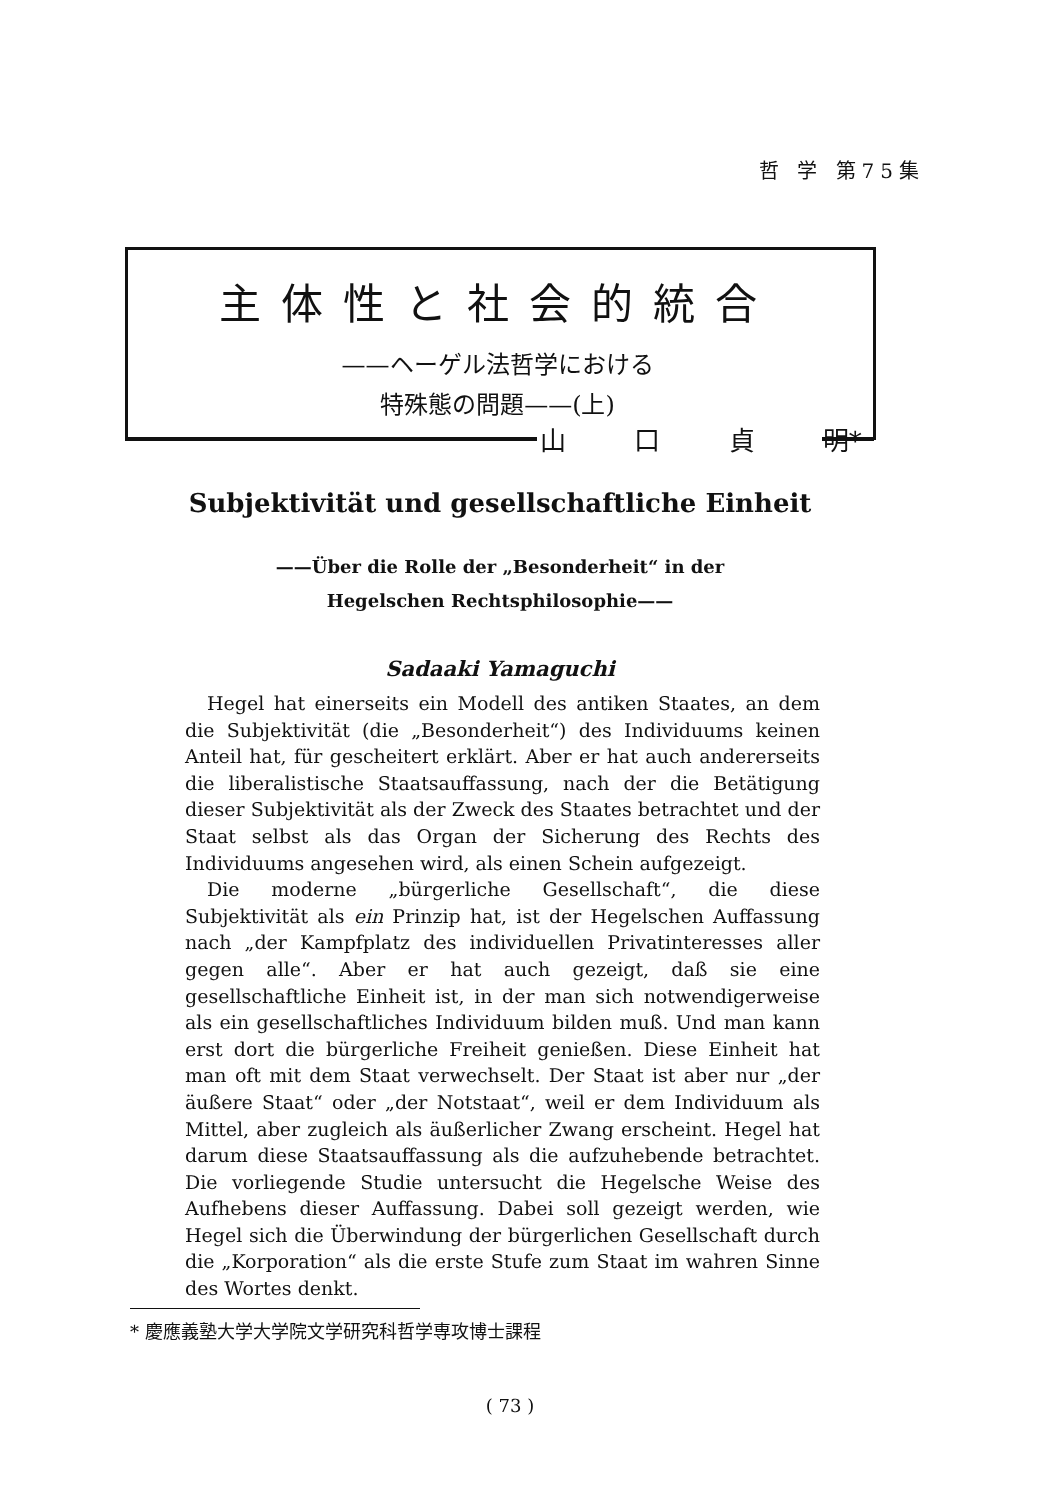哲 学 第75集
主体性と社会的統合
——ヘーゲル法哲学における
特殊態の問題——(上)
山 口 貞 明*
Subjektivität und gesellschaftliche Einheit
——Über die Rolle der „Besonderheit“ in der
Hegelschen Rechtsphilosophie——
Sadaaki Yamaguchi
Hegel hat einerseits ein Modell des antiken Staates, an dem die Subjektivität (die „Besonderheit“) des Individuums keinen Anteil hat, für gescheitert erklärt. Aber er hat auch andererseits die liberalistische Staatsauffassung, nach der die Betätigung dieser Subjektivität als der Zweck des Staates betrachtet und der Staat selbst als das Organ der Sicherung des Rechts des Individuums angesehen wird, als einen Schein aufgezeigt.
Die moderne „bürgerliche Gesellschaft“, die diese Subjektivität als ein Prinzip hat, ist der Hegelschen Auffassung nach „der Kampfplatz des individuellen Privatinteresses aller gegen alle“. Aber er hat auch gezeigt, daß sie eine gesellschaftliche Einheit ist, in der man sich notwendigerweise als ein gesellschaftliches Individuum bilden muß. Und man kann erst dort die bürgerliche Freiheit genießen. Diese Einheit hat man oft mit dem Staat verwechselt. Der Staat ist aber nur „der äußere Staat“ oder „der Notstaat“, weil er dem Individuum als Mittel, aber zugleich als äußerlicher Zwang erscheint. Hegel hat darum diese Staatsauffassung als die aufzuhebende betrachtet. Die vorliegende Studie untersucht die Hegelsche Weise des Aufhebens dieser Auffassung. Dabei soll gezeigt werden, wie Hegel sich die Überwindung der bürgerlichen Gesellschaft durch die „Korporation“ als die erste Stufe zum Staat im wahren Sinne des Wortes denkt.
* 慶應義塾大学大学院文学研究科哲学専攻博士課程
( 73 )